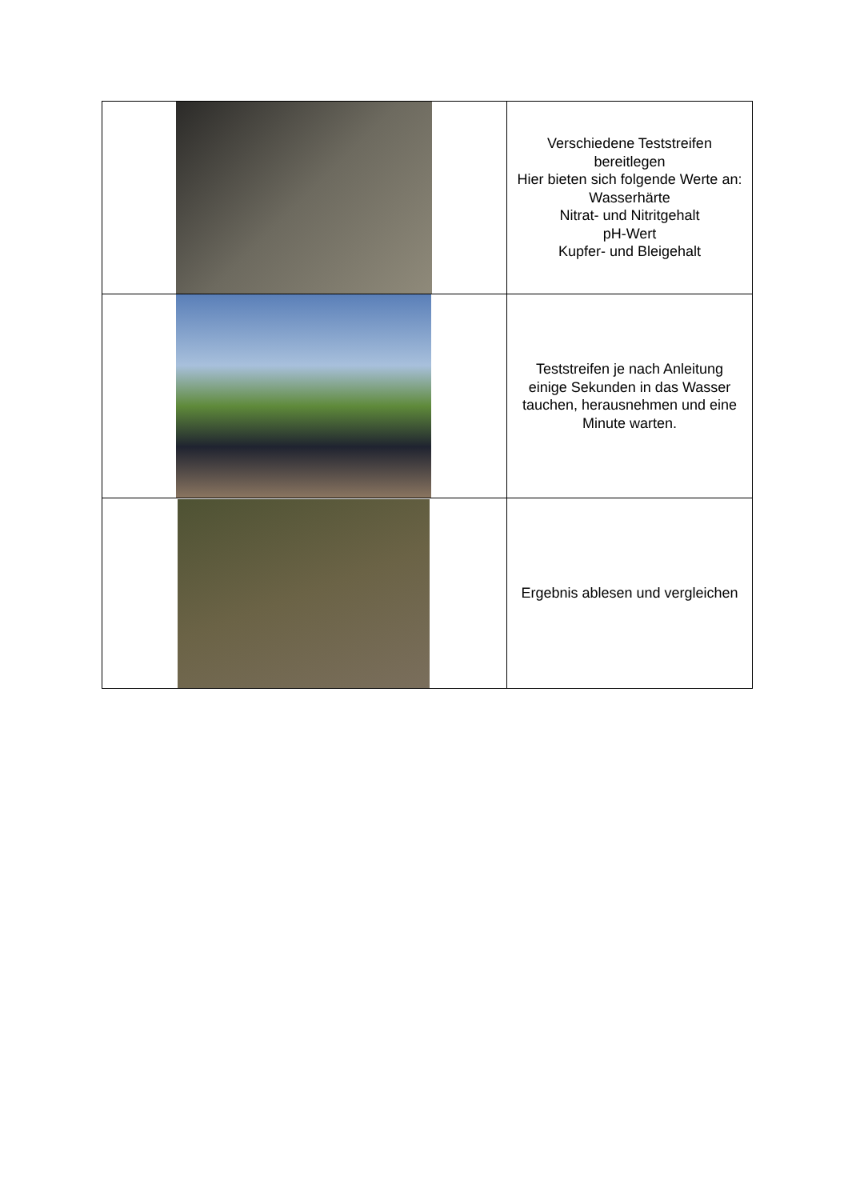| | Verschiedene Teststreifen bereitlegen Hier bieten sich folgende Werte an: Wasserhärte Nitrat- und Nitritgehalt pH-Wert Kupfer- und Bleigehalt |
| | Teststreifen je nach Anleitung einige Sekunden in das Wasser tauchen, herausnehmen und eine Minute warten. |
| | Ergebnis ablesen und vergleichen |